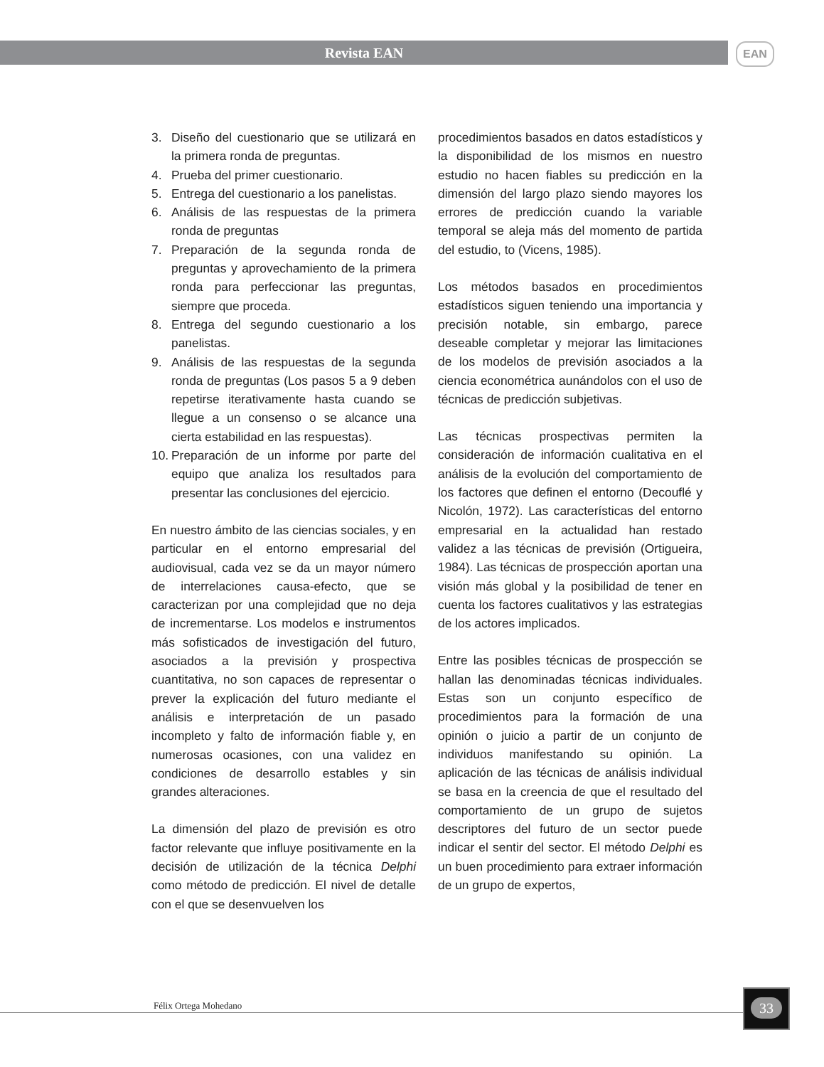Revista EAN EAN
3. Diseño del cuestionario que se utilizará en la primera ronda de preguntas.
4. Prueba del primer cuestionario.
5. Entrega del cuestionario a los panelistas.
6. Análisis de las respuestas de la primera ronda de preguntas
7. Preparación de la segunda ronda de preguntas y aprovechamiento de la primera ronda para perfeccionar las preguntas, siempre que proceda.
8. Entrega del segundo cuestionario a los panelistas.
9. Análisis de las respuestas de la segunda ronda de preguntas (Los pasos 5 a 9 deben repetirse iterativamente hasta cuando se llegue a un consenso o se alcance una cierta estabilidad en las respuestas).
10. Preparación de un informe por parte del equipo que analiza los resultados para presentar las conclusiones del ejercicio.
En nuestro ámbito de las ciencias sociales, y en particular en el entorno empresarial del audiovisual, cada vez se da un mayor número de interrelaciones causa-efecto, que se caracterizan por una complejidad que no deja de incrementarse. Los modelos e instrumentos más sofisticados de investigación del futuro, asociados a la previsión y prospectiva cuantitativa, no son capaces de representar o prever la explicación del futuro mediante el análisis e interpretación de un pasado incompleto y falto de información fiable y, en numerosas ocasiones, con una validez en condiciones de desarrollo estables y sin grandes alteraciones.
La dimensión del plazo de previsión es otro factor relevante que influye positivamente en la decisión de utilización de la técnica Delphi como método de predicción. El nivel de detalle con el que se desenvuelven los
procedimientos basados en datos estadísticos y la disponibilidad de los mismos en nuestro estudio no hacen fiables su predicción en la dimensión del largo plazo siendo mayores los errores de predicción cuando la variable temporal se aleja más del momento de partida del estudio, to (Vicens, 1985).
Los métodos basados en procedimientos estadísticos siguen teniendo una importancia y precisión notable, sin embargo, parece deseable completar y mejorar las limitaciones de los modelos de previsión asociados a la ciencia econométrica aunándolos con el uso de técnicas de predicción subjetivas.
Las técnicas prospectivas permiten la consideración de información cualitativa en el análisis de la evolución del comportamiento de los factores que definen el entorno (Decouflé y Nicolón, 1972). Las características del entorno empresarial en la actualidad han restado validez a las técnicas de previsión (Ortigueira, 1984). Las técnicas de prospección aportan una visión más global y la posibilidad de tener en cuenta los factores cualitativos y las estrategias de los actores implicados.
Entre las posibles técnicas de prospección se hallan las denominadas técnicas individuales. Estas son un conjunto específico de procedimientos para la formación de una opinión o juicio a partir de un conjunto de individuos manifestando su opinión. La aplicación de las técnicas de análisis individual se basa en la creencia de que el resultado del comportamiento de un grupo de sujetos descriptores del futuro de un sector puede indicar el sentir del sector. El método Delphi es un buen procedimiento para extraer información de un grupo de expertos,
Félix Ortega Mohedano
33